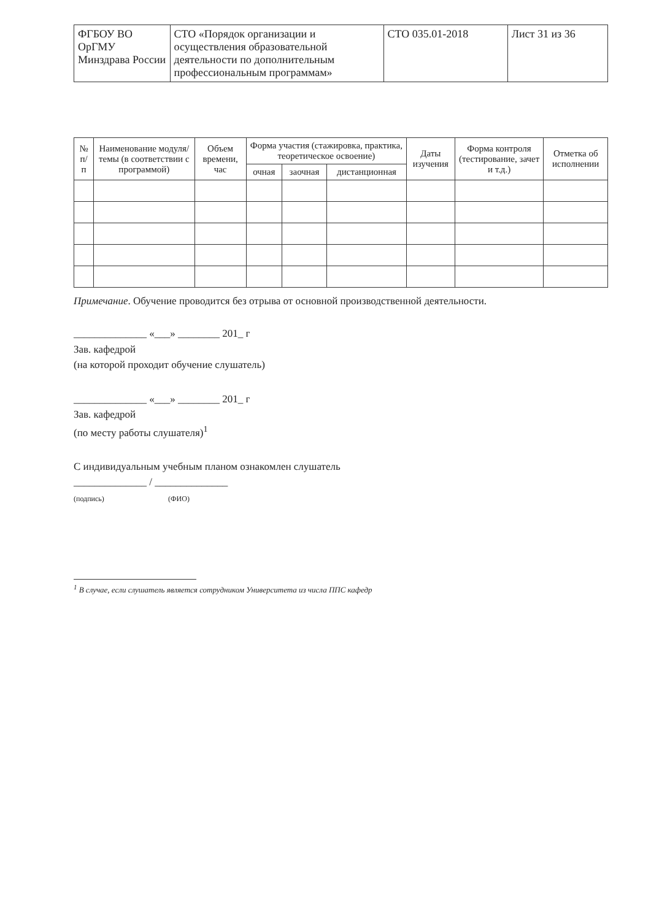| ФГБОУ ВО ОрГМУ Минздрава России | СТО «Порядок организации и осуществления образовательной деятельности по дополнительным профессиональным программам» | СТО 035.01-2018 | Лист 31 из 36 |
| № п/п | Наименование модуля/ темы (в соответствии с программой) | Объем времени, час | Форма участия (стажировка, практика, теоретическое освоение) | | | Даты изучения | Форма контроля (тестирование, зачет и т.д.) | Отметка об исполнении |
| --- | --- | --- | --- | --- | --- | --- | --- | --- |
| | | | очная | заочная | дистанционная | | | |
Примечание. Обучение проводится без отрыва от основной производственной деятельности.
______________ «___» ________ 201_ г
Зав. кафедрой
(на которой проходит обучение слушатель)
______________ «___» ________ 201_ г
Зав. кафедрой
(по месту работы слушателя)<sup>1</sup>
С индивидуальным учебным планом ознакомлен слушатель
______________ / ______________
(подпись) (ФИО)
<sup>1</sup> В случае, если слушатель является сотрудником Университета из числа ППС кафедр